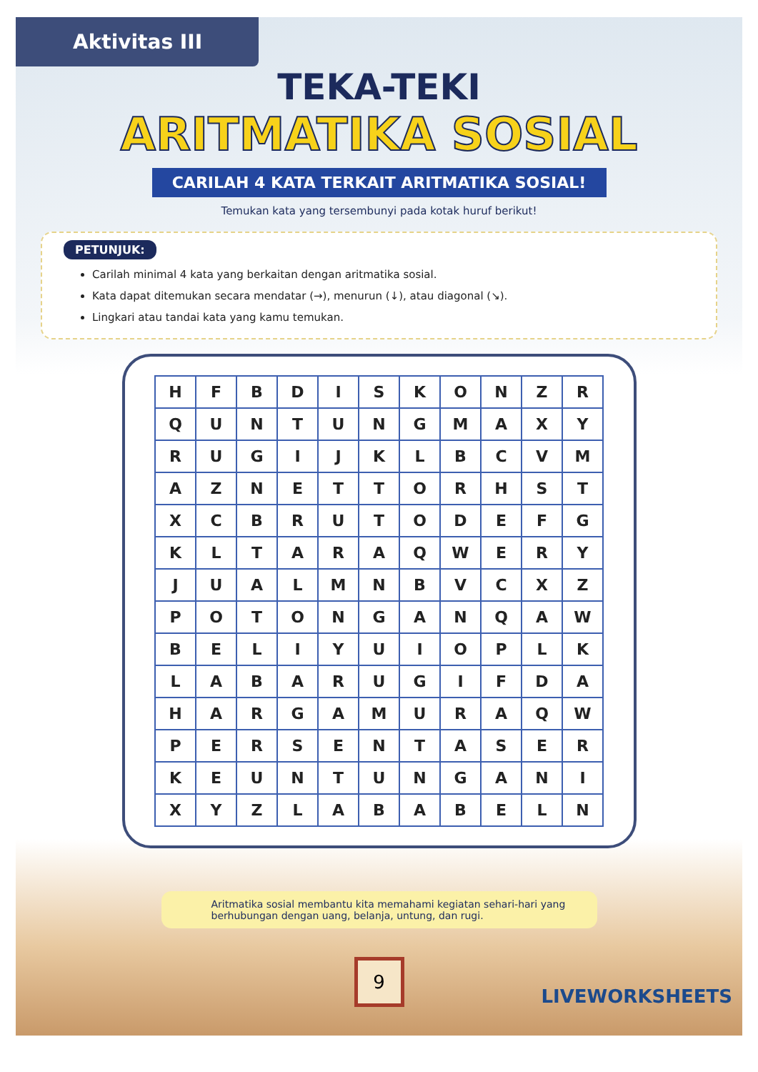Aktivitas III
TEKA-TEKI
ARITMATIKA SOSIAL
CARILAH 4 KATA TERKAIT ARITMATIKA SOSIAL!
Temukan kata yang tersembunyi pada kotak huruf berikut!
PETUNJUK:
Carilah minimal 4 kata yang berkaitan dengan aritmatika sosial.
Kata dapat ditemukan secara mendatar (→), menurun (↓), atau diagonal (↘).
Lingkari atau tandai kata yang kamu temukan.
| H | F | B | D | I | S | K | O | N | Z | R |
| Q | U | N | T | U | N | G | M | A | X | Y |
| R | U | G | I | J | K | L | B | C | V | M |
| A | Z | N | E | T | T | O | R | H | S | T |
| X | C | B | R | U | T | O | D | E | F | G |
| K | L | T | A | R | A | Q | W | E | R | Y |
| J | U | A | L | M | N | B | V | C | X | Z |
| P | O | T | O | N | G | A | N | Q | A | W |
| B | E | L | I | Y | U | I | O | P | L | K |
| L | A | B | A | R | U | G | I | F | D | A |
| H | A | R | G | A | M | U | R | A | Q | W |
| P | E | R | S | E | N | T | A | S | E | R |
| K | E | U | N | T | U | N | G | A | N | I |
| X | Y | Z | L | A | B | A | B | E | L | N |
Aritmatika sosial membantu kita memahami kegiatan sehari-hari yang berhubungan dengan uang, belanja, untung, dan rugi.
9
LIVEWORKSHEETS